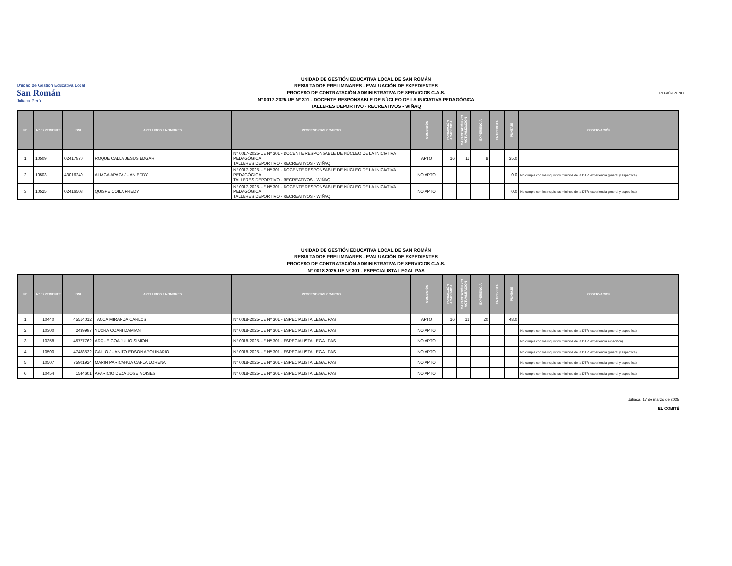Unidad de Gestión Educativa Local
San Román
Juliaca Perú
UNIDAD DE GESTIÓN EDUCATIVA LOCAL DE SAN ROMÁN
RESULTADOS PRELIMINARES - EVALUACIÓN DE EXPEDIENTES
PROCESO DE CONTRATACIÓN ADMINISTRATIVA DE SERVICIOS C.A.S.
N° 0017-2025-UE Nº 301 - DOCENTE RESPONSABLE DE NÚCLEO DE LA INICIATIVA PEDAGÓGICA
TALLERES DEPORTIVO - RECREATIVOS - WIÑAQ
REGIÓN PUNO
| N° | N° EXPEDIENTE | DNI | APELLIDOS Y NOMBRES | PROCESO CAS Y CARGO | CONDICIÓN | FORMACIÓN ACADÉMICA | CAPACITACIÓN Y/O ACTUALIZACIÓN | EXPERIENCIA | ENTREVISTA | PUNTAJE | OBSERVACIÓN |
| --- | --- | --- | --- | --- | --- | --- | --- | --- | --- | --- | --- |
| 1 | 10509 | 02417870 | ROQUE CALLA JESUS EDGAR | N° 0017-2025-UE Nº 301 - DOCENTE RESPONSABLE DE NÚCLEO DE LA INICIATIVA PEDAGÓGICA TALLERES DEPORTIVO - RECREATIVOS - WIÑAQ | APTO | 16 | 11 | 8 | | 35.0 | |
| 2 | 10503 | 43016240 | ALIAGA APAZA JUAN EDDY | N° 0017-2025-UE Nº 301 - DOCENTE RESPONSABLE DE NÚCLEO DE LA INICIATIVA PEDAGÓGICA TALLERES DEPORTIVO - RECREATIVOS - WIÑAQ | NO APTO | | | | | 0.0 | No cumple con los requisitos minimos de la DTR (experiencia general y especifica) |
| 3 | 10525 | 02416508 | QUISPE COILA FREDY | N° 0017-2025-UE Nº 301 - DOCENTE RESPONSABLE DE NÚCLEO DE LA INICIATIVA PEDAGÓGICA TALLERES DEPORTIVO - RECREATIVOS - WIÑAQ | NO APTO | | | | | 0.0 | No cumple con los requisitos minimos de la DTR (experiencia general y especifica) |
UNIDAD DE GESTIÓN EDUCATIVA LOCAL DE SAN ROMÁN
RESULTADOS PRELIMINARES - EVALUACIÓN DE EXPEDIENTES
PROCESO DE CONTRATACIÓN ADMINISTRATIVA DE SERVICIOS C.A.S.
N° 0018-2025-UE Nº 301 - ESPECIALISTA LEGAL PAS
| N° | N° EXPEDIENTE | DNI | APELLIDOS Y NOMBRES | PROCESO CAS Y CARGO | CONDICIÓN | FORMACIÓN ACADÉMICA | CAPACITACIÓN Y/O ACTUALIZACIÓN | EXPERIENCIA | ENTREVISTA | PUNTAJE | OBSERVACIÓN |
| --- | --- | --- | --- | --- | --- | --- | --- | --- | --- | --- | --- |
| 1 | 10440 | 45514012 | TACCA MIRANDA CARLOS | N° 0018-2025-UE Nº 301 - ESPECIALISTA LEGAL PAS | APTO | 16 | 12 | 20 | | 48.0 | |
| 2 | 10300 | 2439997 | YUCRA COARI DAMIAN | N° 0018-2025-UE Nº 301 - ESPECIALISTA LEGAL PAS | NO APTO | | | | | | No cumple con los requisitos minimos de la DTR (experiencia general y especifica) |
| 3 | 10358 | 45777762 | ARQUE COA JULIO SIMION | N° 0018-2025-UE Nº 301 - ESPECIALISTA LEGAL PAS | NO APTO | | | | | | No cumple con los requisitos minimos de la DTR (experiencia especifica) |
| 4 | 10500 | 47488532 | CALLO JUANITO EDSON APOLINARIO | N° 0018-2025-UE Nº 301 - ESPECIALISTA LEGAL PAS | NO APTO | | | | | | No cumple con los requisitos minimos de la DTR (experiencia general y especifica) |
| 5 | 10507 | 75901924 | MARIN PARICAHUA CARLA LORENA | N° 0018-2025-UE Nº 301 - ESPECIALISTA LEGAL PAS | NO APTO | | | | | | No cumple con los requisitos minimos de la DTR (experiencia general y especifica) |
| 6 | 10454 | 1544601 | APARICIO DEZA JOSE MOISES | N° 0018-2025-UE Nº 301 - ESPECIALISTA LEGAL PAS | NO APTO | | | | | | No cumple con los requisitos minimos de la DTR (experiencia general y especifica) |
Juliaca, 17 de marzo de 2025
EL COMITÉ